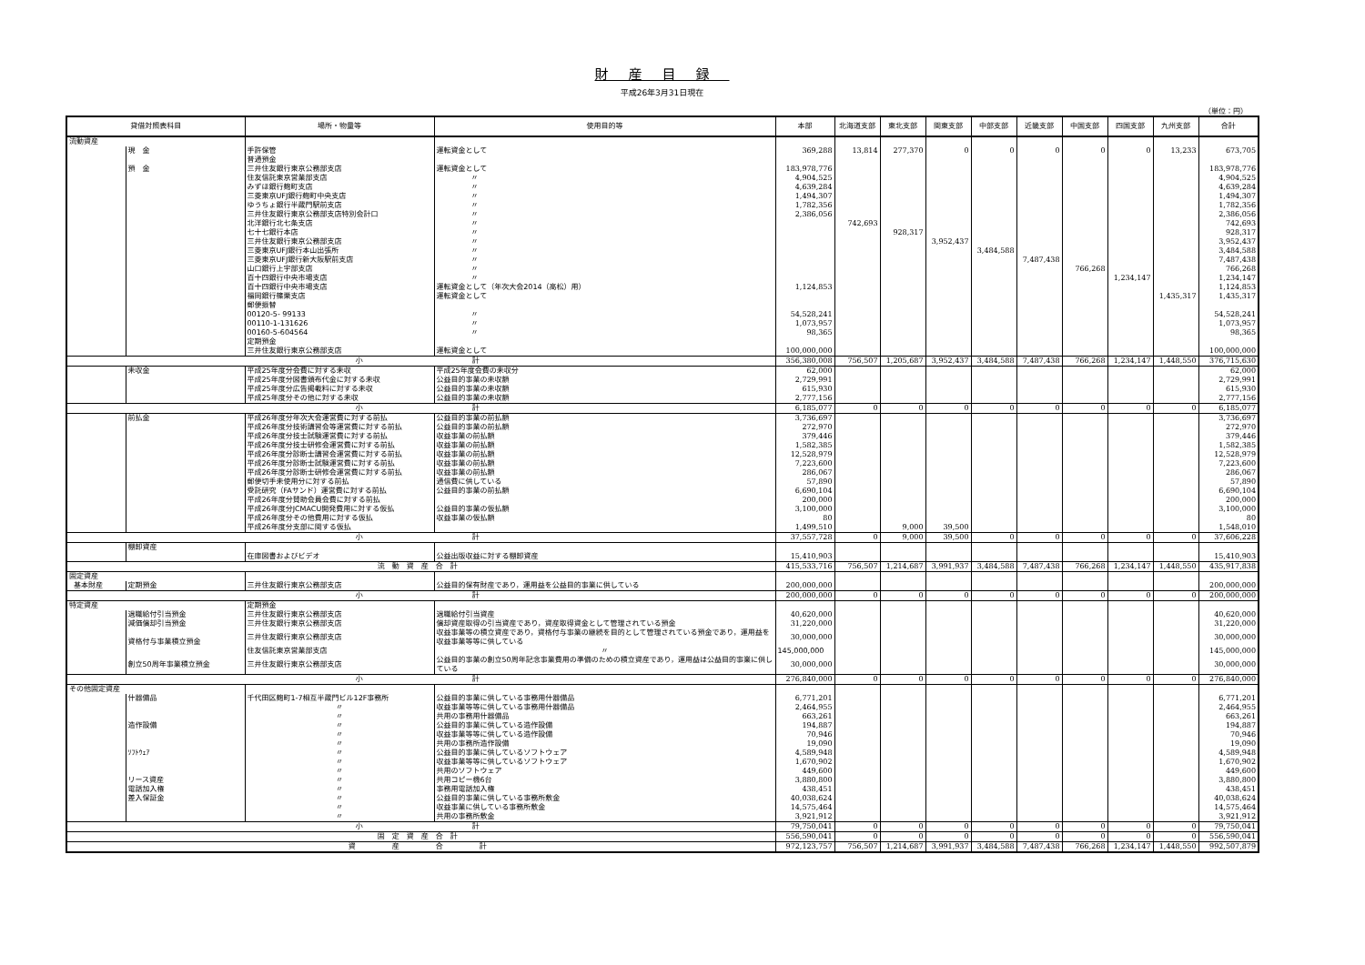財産目録
平成26年3月31日現在
（単位：円）
| 貸借対照表科目 | | 場所・物量等 | 使用目的等 | 本部 | 北海道支部 | 東北支部 | 関東支部 | 中部支部 | 近畿支部 | 中国支部 | 四国支部 | 九州支部 | 合計 |
| --- | --- | --- | --- | --- | --- | --- | --- | --- | --- | --- | --- | --- | --- |
| 流動資産 | | | | | | | | | | | | | |
| | 現 金 | 手許保管 | 運転資金として | 369,288 | 13,814 | 277,370 | 0 | 0 | 0 | 0 | 0 | 13,233 | 673,705 |
| | | 普通預金 | | | | | | | | | | | |
| | 預 金 | 三井住友銀行東京公務部支店 | 運転資金として | 183,978,776 | | | | | | | | | 183,978,776 |
| | | 住友信託東京営業部支店 | 〃 | 4,904,525 | | | | | | | | | 4,904,525 |
| | | みずほ銀行麹町支店 | 〃 | 4,639,284 | | | | | | | | | 4,639,284 |
| | | 三菱東京UFJ銀行麹町中央支店 | 〃 | 1,494,307 | | | | | | | | | 1,494,307 |
| | | ゆうちょ銀行半蔵門駅前支店 | 〃 | 1,782,356 | | | | | | | | | 1,782,356 |
| | | 三井住友銀行東京公務部支店特別会計口 | 〃 | 2,386,056 | | | | | | | | | 2,386,056 |
| | | 北洋銀行北七条支店 | 〃 | | 742,693 | | | | | | | | 742,693 |
| | | 七十七銀行本店 | 〃 | | | 928,317 | | | | | | | 928,317 |
| | | 三井住友銀行東京公務部支店 | 〃 | | | | 3,952,437 | | | | | | 3,952,437 |
| | | 三菱東京UFJ銀行本山出張所 | 〃 | | | | | 3,484,588 | | | | | 3,484,588 |
| | | 三菱東京UFJ銀行新大阪駅前支店 | 〃 | | | | | | 7,487,438 | | | | 7,487,438 |
| | | 山口銀行上宇部支店 | 〃 | | | | | | | 766,268 | | | 766,268 |
| | | 百十四銀行中央市場支店 | 〃 | | | | | | | | 1,234,147 | | 1,234,147 |
| | | 百十四銀行中央市場支店 | 運転資金として（年次大会2014（高松）用） | 1,124,853 | | | | | | | | | 1,124,853 |
| | | 福岡銀行篠栗支店 | 運転資金として | | | | | | | | | 1,435,317 | 1,435,317 |
| | | 郵便振替 | | | | | | | | | | | |
| | | 00120-5- 99133 | 〃 | 54,528,241 | | | | | | | | | 54,528,241 |
| | | 00110-1-131626 | 〃 | 1,073,957 | | | | | | | | | 1,073,957 |
| | | 00160-5-604564 | 〃 | 98,365 | | | | | | | | | 98,365 |
| | | 定期預金 | | | | | | | | | | | |
| | | 三井住友銀行東京公務部支店 | 運転資金として | 100,000,000 | | | | | | | | | 100,000,000 |
| 小 計 | | | | 356,380,008 | 756,507 | 1,205,687 | 3,952,437 | 3,484,588 | 7,487,438 | 766,268 | 1,234,147 | 1,448,550 | 376,715,630 |
| | 未収金 | 平成25年度分会費に対する未収 | 平成25年度会費の未収分 | 62,000 | | | | | | | | | 62,000 |
| | | 平成25年度分図書頒布代金に対する未収 | 公益目的事業の未収額 | 2,729,991 | | | | | | | | | 2,729,991 |
| | | 平成25年度分広告掲載料に対する未収 | 公益目的事業の未収額 | 615,930 | | | | | | | | | 615,930 |
| | | 平成25年度分その他に対する未収 | 公益目的事業の未収額 | 2,777,156 | | | | | | | | | 2,777,156 |
| 小 計 | | | | 6,185,077 | 0 | 0 | 0 | 0 | 0 | 0 | 0 | 0 | 6,185,077 |
| | 前払金 | 平成26年度分年次大会運営費に対する前払 | 公益目的事業の前払額 | 3,736,697 | | | | | | | | | 3,736,697 |
| | | 平成26年度分技術講習会等運営費に対する前払 | 公益目的事業の前払額 | 272,970 | | | | | | | | | 272,970 |
| | | 平成26年度分技士試験運営費に対する前払 | 収益事業の前払額 | 379,446 | | | | | | | | | 379,446 |
| | | 平成26年度分技士研修会運営費に対する前払 | 収益事業の前払額 | 1,582,385 | | | | | | | | | 1,582,385 |
| | | 平成26年度分診断士講習会運営費に対する前払 | 収益事業の前払額 | 12,528,979 | | | | | | | | | 12,528,979 |
| | | 平成26年度分診断士試験運営費に対する前払 | 収益事業の前払額 | 7,223,600 | | | | | | | | | 7,223,600 |
| | | 平成26年度分診断士研修会運営費に対する前払 | 収益事業の前払額 | 286,067 | | | | | | | | | 286,067 |
| | | 郵便切手未使用分に対する前払 | 通信費に供している | 57,890 | | | | | | | | | 57,890 |
| | | 受託研究（FAサンド）運営費に対する前払 | 公益目的事業の前払額 | 6,690,104 | | | | | | | | | 6,690,104 |
| | | 平成26年度分賛助会員会費に対する前払 | | 200,000 | | | | | | | | | 200,000 |
| | | 平成26年度分JCMACU開発費用に対する仮払 | 公益目的事業の仮払額 | 3,100,000 | | | | | | | | | 3,100,000 |
| | | 平成26年度分その他費用に対する仮払 | 収益事業の仮払額 | 80 | | | | | | | | | 80 |
| | | 平成26年度分支部に関する仮払 | | 1,499,510 | | 9,000 | 39,500 | | | | | | 1,548,010 |
| 小 計 | | | | 37,557,728 | 0 | 9,000 | 39,500 | 0 | 0 | 0 | 0 | 0 | 37,606,228 |
| | 棚卸資産 | | | | | | | | | | | | |
| | | 在庫図書およびビデオ | 公益出版収益に対する棚卸資産 | 15,410,903 | | | | | | | | | 15,410,903 |
| 流動資産合計 | | | | 415,533,716 | 756,507 | 1,214,687 | 3,991,937 | 3,484,588 | 7,487,438 | 766,268 | 1,234,147 | 1,448,550 | 435,917,838 |
| 固定資産 | | | | | | | | | | | | | |
| 基本財産 | 定期預金 | 三井住友銀行東京公務部支店 | 公益目的保有財産であり，運用益を公益目的事業に供している | 200,000,000 | | | | | | | | | 200,000,000 |
| 小 計 | | | | 200,000,000 | 0 | 0 | 0 | 0 | 0 | 0 | 0 | 0 | 200,000,000 |
| 特定資産 | | 定期預金 | | | | | | | | | | | |
| | 退職給付引当預金 | 三井住友銀行東京公務部支店 | 退職給付引当資産 | 40,620,000 | | | | | | | | | 40,620,000 |
| | 減価償却引当預金 | 三井住友銀行東京公務部支店 | 償却資産取得の引当資産であり，資産取得資金として管理されている預金 | 31,220,000 | | | | | | | | | 31,220,000 |
| | 資格付与事業積立預金 | 三井住友銀行東京公務部支店 | 収益事業等の積立資産であり，資格付与事業の継続を目的として管理されている預金であり，運用益を収益事業等等に供している | 30,000,000 | | | | | | | | | 30,000,000 |
| | | 住友信託東京営業部支店 | 〃 | 145,000,000 | | | | | | | | | 145,000,000 |
| | 創立50周年事業積立預金 | 三井住友銀行東京公務部支店 | 公益目的事業の創立50周年記念事業費用の準備のための積立資産であり，運用益は公益目的事業に供している | 30,000,000 | | | | | | | | | 30,000,000 |
| 小 計 | | | | 276,840,000 | 0 | 0 | 0 | 0 | 0 | 0 | 0 | 0 | 276,840,000 |
| その他固定資産 | | | | | | | | | | | | | |
| | 什器備品 | 千代田区麹町1-7相互半蔵門ビル12F事務所 | 公益目的事業に供している事務用什器備品 | 6,771,201 | | | | | | | | | 6,771,201 |
| | | 〃 | 収益事業等等に供している事務用什器備品 | 2,464,955 | | | | | | | | | 2,464,955 |
| | | 〃 | 共用の事務用什器備品 | 663,261 | | | | | | | | | 663,261 |
| | 造作設備 | 〃 | 公益目的事業に供している造作設備 | 194,887 | | | | | | | | | 194,887 |
| | | 〃 | 収益事業等等に供している造作設備 | 70,946 | | | | | | | | | 70,946 |
| | | 〃 | 共用の事務所造作設備 | 19,090 | | | | | | | | | 19,090 |
| | ｿﾌﾄｳｪｱ | 〃 | 公益目的事業に供しているソフトウェア | 4,589,948 | | | | | | | | | 4,589,948 |
| | | 〃 | 収益事業等等に供しているソフトウェア | 1,670,902 | | | | | | | | | 1,670,902 |
| | | 〃 | 共用のソフトウェア | 449,600 | | | | | | | | | 449,600 |
| | リース資産 | 〃 | 共用コピー機6台 | 3,880,800 | | | | | | | | | 3,880,800 |
| | 電話加入権 | 〃 | 事務用電話加入権 | 438,451 | | | | | | | | | 438,451 |
| | 差入保証金 | 〃 | 公益目的事業に供している事務所敷金 | 40,038,624 | | | | | | | | | 40,038,624 |
| | | 〃 | 収益事業に供している事務所敷金 | 14,575,464 | | | | | | | | | 14,575,464 |
| | | 〃 | 共用の事務所敷金 | 3,921,912 | | | | | | | | | 3,921,912 |
| 小 計 | | | | 79,750,041 | 0 | 0 | 0 | 0 | 0 | 0 | 0 | 0 | 79,750,041 |
| 固定資産合計 | | | | 556,590,041 | 0 | 0 | 0 | 0 | 0 | 0 | 0 | 0 | 556,590,041 |
| 資 産 合 計 | | | | 972,123,757 | 756,507 | 1,214,687 | 3,991,937 | 3,484,588 | 7,487,438 | 766,268 | 1,234,147 | 1,448,550 | 992,507,879 |